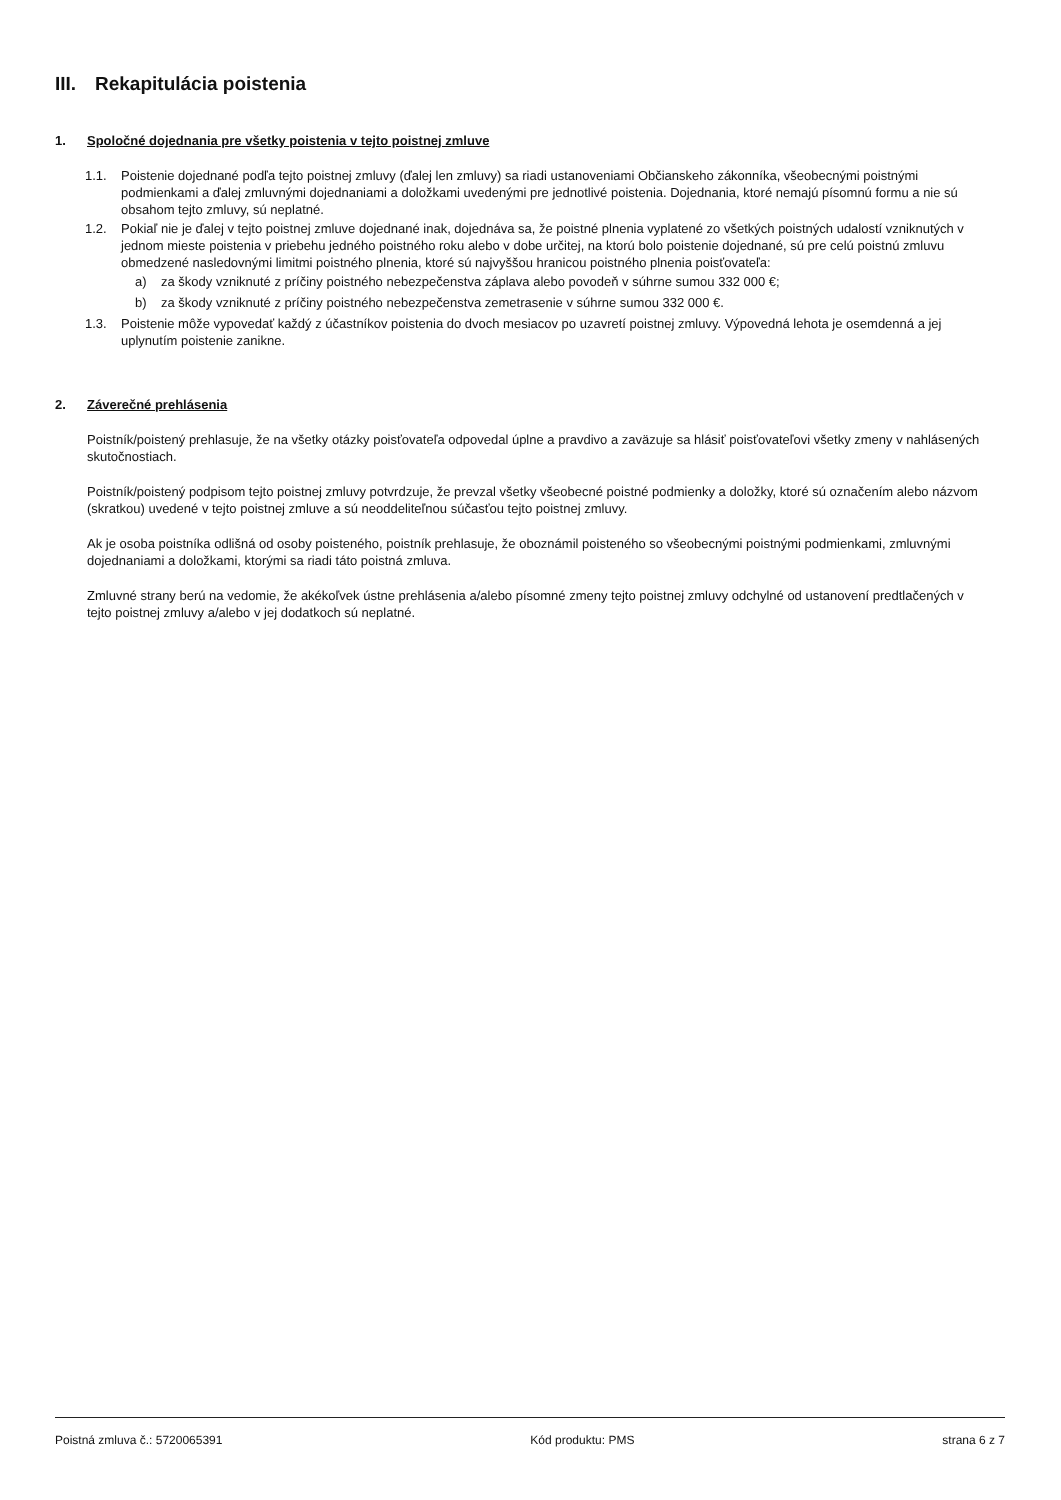III. Rekapitulácia poistenia
1. Spoločné dojednania pre všetky poistenia v tejto poistnej zmluve
1.1. Poistenie dojednané podľa tejto poistnej zmluvy (ďalej len zmluvy) sa riadi ustanoveniami Občianskeho zákonníka, všeobecnými poistnými podmienkami a ďalej zmluvnými dojednaniami a doložkami uvedenými pre jednotlivé poistenia. Dojednania, ktoré nemajú písomnú formu a nie sú obsahom tejto zmluvy, sú neplatné.
1.2. Pokiaľ nie je ďalej v tejto poistnej zmluve dojednané inak, dojednáva sa, že poistné plnenia vyplatené zo všetkých poistných udalostí vzniknutých v jednom mieste poistenia v priebehu jedného poistného roku alebo v dobe určitej, na ktorú bolo poistenie dojednané, sú pre celú poistnú zmluvu obmedzené nasledovnými limitmi poistného plnenia, ktoré sú najvyššou hranicou poistného plnenia poisťovateľa:
a) za škody vzniknuté z príčiny poistného nebezpečenstva záplava alebo povodeň v súhrne sumou 332 000 €;
b) za škody vzniknuté z príčiny poistného nebezpečenstva zemetrasenie v súhrne sumou 332 000 €.
1.3. Poistenie môže vypovedať každý z účastníkov poistenia do dvoch mesiacov po uzavretí poistnej zmluvy. Výpovedná lehota je osemdenná a jej uplynutím poistenie zanikne.
2. Záverečné prehlásenia
Poistník/poistený prehlasuje, že na všetky otázky poisťovateľa odpovedal úplne a pravdivo a zaväzuje sa hlásiť poisťovateľovi všetky zmeny v nahlásených skutočnostiach.
Poistník/poistený podpisom tejto poistnej zmluvy potvrdzuje, že prevzal všetky všeobecné poistné podmienky a doložky, ktoré sú označením alebo názvom (skratkou) uvedené v tejto poistnej zmluve a sú neoddeliteľnou súčasťou tejto poistnej zmluvy.
Ak je osoba poistníka odlišná od osoby poisteného, poistník prehlasuje, že oboznámil poisteného so všeobecnými poistnými podmienkami, zmluvnými dojednaniami a doložkami, ktorými sa riadi táto poistná zmluva.
Zmluvné strany berú na vedomie, že akékoľvek ústne prehlásenia a/alebo písomné zmeny tejto poistnej zmluvy odchylné od ustanovení predtlačených v tejto poistnej zmluvy a/alebo v jej dodatkoch sú neplatné.
Poistná zmluva č.: 5720065391 Kód produktu: PMS strana 6 z 7